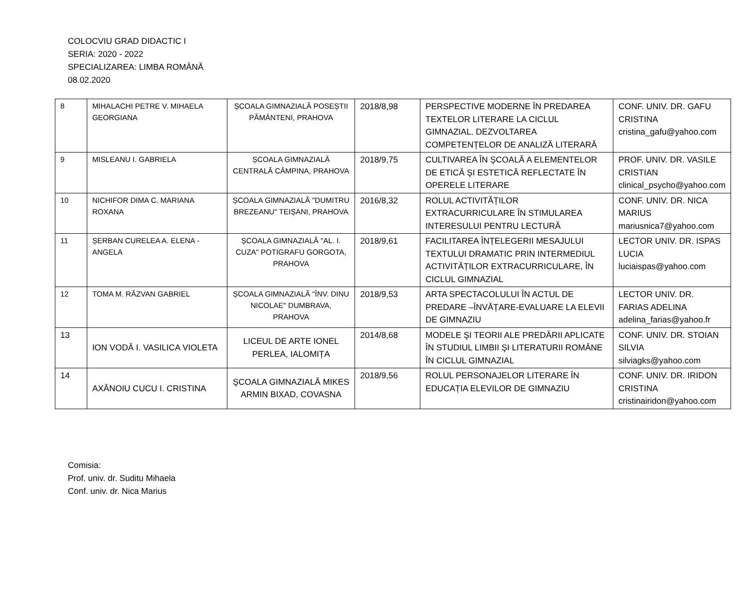COLOCVIU GRAD DIDACTIC I
SERIA: 2020 - 2022
SPECIALIZAREA: LIMBA ROMÂNĂ
08.02.2020
| 8 | MIHALACHI PETRE V. MIHAELA GEORGIANA | ȘCOALA GIMNAZIALĂ POSEȘTII PĂMÂNTENI, PRAHOVA | 2018/8,98 | PERSPECTIVE MODERNE ÎN PREDAREA TEXTELOR LITERARE LA CICLUL GIMNAZIAL. DEZVOLTAREA COMPETENȚELOR DE ANALIZĂ LITERARĂ | CONF. UNIV. DR. GAFU CRISTINA cristina_gafu@yahoo.com |
| 9 | MISLEANU I. GABRIELA | ȘCOALA GIMNAZIALĂ CENTRALĂ CÂMPINA, PRAHOVA | 2018/9,75 | CULTIVAREA ÎN ŞCOALĂ A ELEMENTELOR DE ETICĂ ŞI ESTETICĂ REFLECTATE ÎN OPERELE LITERARE | PROF. UNIV. DR. VASILE CRISTIAN clinical_psycho@yahoo.com |
| 10 | NICHIFOR DIMA C. MARIANA ROXANA | ȘCOALA GIMNAZIALĂ "DUMITRU BREZEANU" TEIȘANI, PRAHOVA | 2016/8,32 | ROLUL ACTIVITĂȚILOR EXTRACURRICULARE ÎN STIMULAREA INTERESULUI PENTRU LECTURĂ | CONF. UNIV. DR. NICA MARIUS mariusnica7@yahoo.com |
| 11 | ȘERBAN CURELEA A. ELENA - ANGELA | ȘCOALA GIMNAZIALĂ "AL. I. CUZA" POTIGRAFU GORGOTA, PRAHOVA | 2018/9,61 | FACILITAREA ÎNȚELEGERII MESAJULUI TEXTULUI DRAMATIC PRIN INTERMEDIUL ACTIVITĂȚILOR EXTRACURRICULARE, ÎN CICLUL GIMNAZIAL | LECTOR UNIV. DR. ISPAS LUCIA luciaispas@yahoo.com |
| 12 | TOMA M. RĂZVAN GABRIEL | ȘCOALA GIMNAZIALĂ "ÎNV. DINU NICOLAE" DUMBRAVA, PRAHOVA | 2018/9,53 | ARTA SPECTACOLULUI ÎN ACTUL DE PREDARE –ÎNVĂȚARE-EVALUARE LA ELEVII DE GIMNAZIU | LECTOR UNIV. DR. FARIAS ADELINA adelina_farias@yahoo.fr |
| 13 | ION VODĂ I. VASILICA VIOLETA | LICEUL DE ARTE IONEL PERLEA, IALOMIȚA | 2014/8,68 | MODELE ŞI TEORII ALE PREDĂRII APLICATE ÎN STUDIUL LIMBII ŞI LITERATURII ROMÂNE ÎN CICLUL GIMNAZIAL | CONF. UNIV. DR. STOIAN SILVIA silviagks@yahoo.com |
| 14 | AXĂNOIU CUCU I. CRISTINA | ŞCOALA GIMNAZIALĂ MIKES ARMIN BIXAD, COVASNA | 2018/9,56 | ROLUL PERSONAJELOR LITERARE ÎN EDUCAȚIA ELEVILOR DE GIMNAZIU | CONF. UNIV. DR. IRIDON CRISTINA cristinairidon@yahoo.com |
Comisia:
Prof. univ. dr. Suditu Mihaela
Conf. univ. dr. Nica Marius